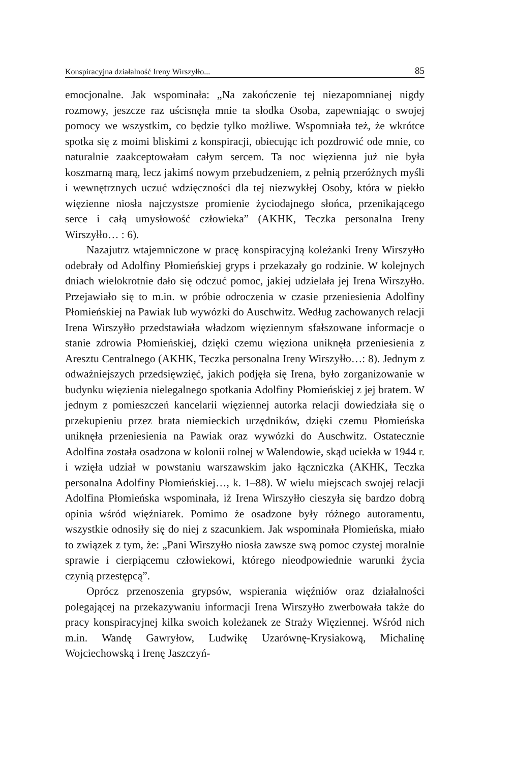Konspiracyjna działalność Ireny Wirszyłło... 85
emocjonalne. Jak wspominała: „Na zakończenie tej niezapomnianej nigdy rozmowy, jeszcze raz uścisnęła mnie ta słodka Osoba, zapewniając o swojej pomocy we wszystkim, co będzie tylko możliwe. Wspomniała też, że wkrótce spotka się z moimi bliskimi z konspiracji, obiecując ich pozdrowić ode mnie, co naturalnie zaakceptowałam całym sercem. Ta noc więzienna już nie była koszmarną marą, lecz jakimś nowym przebudzeniem, z pełnią przeróżnych myśli i wewnętrznych uczuć wdzięczności dla tej niezwykłej Osoby, która w piekło więzienne niosła najczystsze promienie życiodajnego słońca, przenikającego serce i całą umysłowość człowieka” (AKHK, Teczka personalna Ireny Wirszyłło… : 6).
Nazajutrz wtajemniczone w pracę konspiracyjną koleżanki Ireny Wirszyłło odebrały od Adolfiny Płomieńskiej gryps i przekazały go rodzinie. W kolejnych dniach wielokrotnie dało się odczuć pomoc, jakiej udzielała jej Irena Wirszyłło. Przejawiało się to m.in. w próbie odroczenia w czasie przeniesienia Adolfiny Płomieńskiej na Pawiak lub wywózki do Auschwitz. Według zachowanych relacji Irena Wirszyłło przedstawiała władzom więziennym sfałszowane informacje o stanie zdrowia Płomieńskiej, dzięki czemu więziona uniknęła przeniesienia z Aresztu Centralnego (AKHK, Teczka personalna Ireny Wirszyłło…: 8). Jednym z odważniejszych przedsięwzięć, jakich podjęła się Irena, było zorganizowanie w budynku więzienia nielegalnego spotkania Adolfiny Płomieńskiej z jej bratem. W jednym z pomieszczeń kancelarii więziennej autorka relacji dowiedziała się o przekupieniu przez brata niemieckich urzędników, dzięki czemu Płomieńska uniknęła przeniesienia na Pawiak oraz wywózki do Auschwitz. Ostatecznie Adolfina została osadzona w kolonii rolnej w Walendowie, skąd uciekła w 1944 r. i wzięła udział w powstaniu warszawskim jako łączniczka (AKHK, Teczka personalna Adolfiny Płomieńskiej…, k. 1–88). W wielu miejscach swojej relacji Adolfina Płomieńska wspominała, iż Irena Wirszyłło cieszyła się bardzo dobrą opinia wśród więźniarek. Pomimo że osadzone były różnego autoramentu, wszystkie odnosiły się do niej z szacunkiem. Jak wspominała Płomieńska, miało to związek z tym, że: „Pani Wirszyłło niosła zawsze swą pomoc czystej moralnie sprawie i cierpiącemu człowiekowi, którego nieodpowiednie warunki życia czynią przestępcą”.
Oprócz przenoszenia grypsów, wspierania więźniów oraz działalności polegającej na przekazywaniu informacji Irena Wirszyłło zwerbowała także do pracy konspiracyjnej kilka swoich koleżanek ze Straży Więziennej. Wśród nich m.in. Wandę Gawryłow, Ludwikę Uzarównę-Krysiakową, Michalinę Wojciechowską i Irenę Jaszczyń-